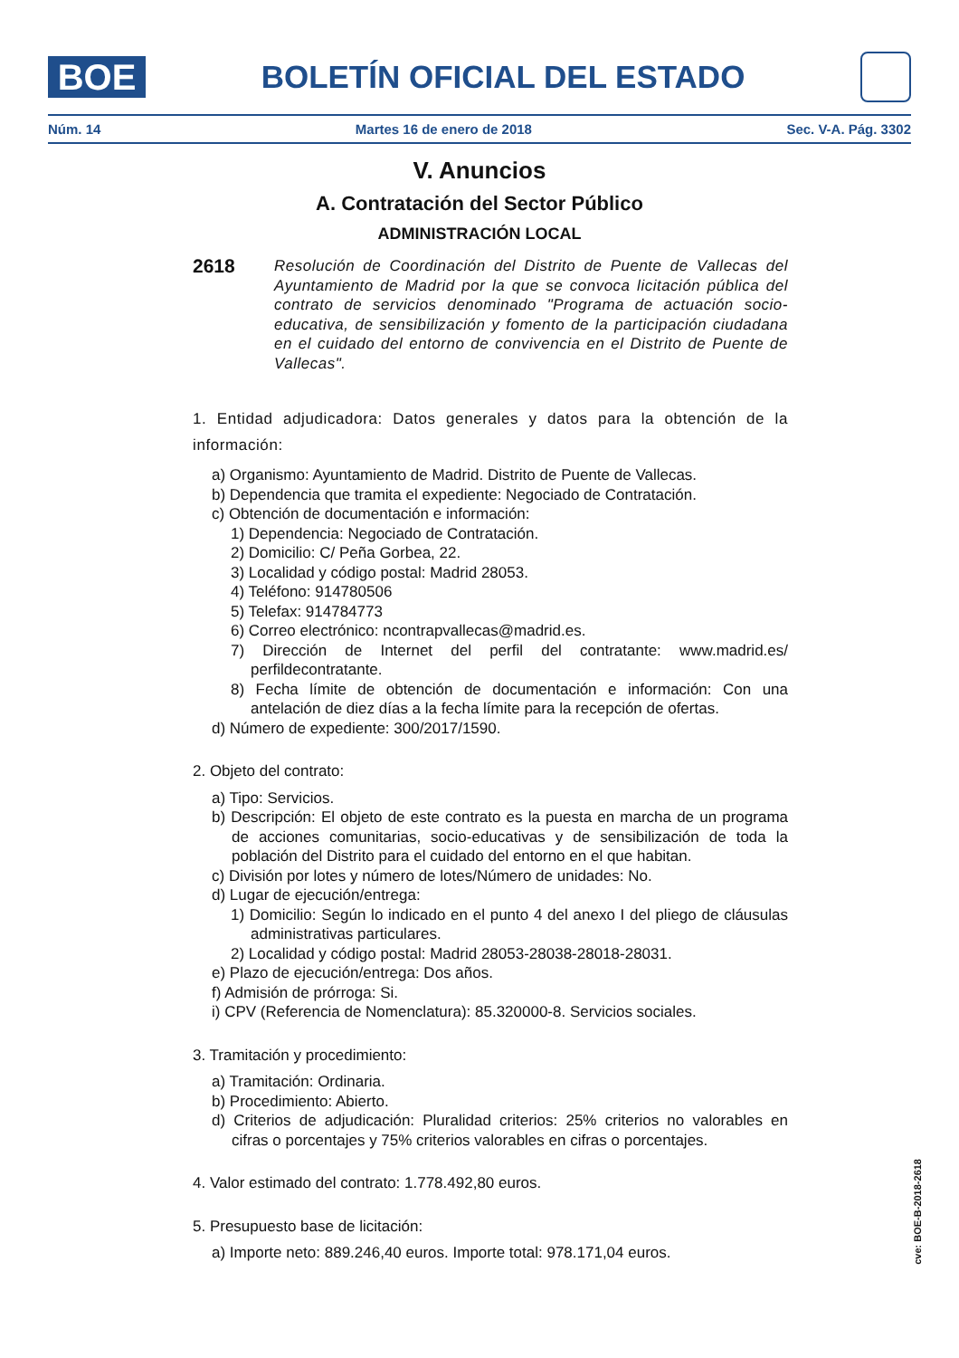BOE
BOLETÍN OFICIAL DEL ESTADO
Núm. 14 Martes 16 de enero de 2018 Sec. V-A. Pág. 3302
V. Anuncios
A. Contratación del Sector Público
ADMINISTRACIÓN LOCAL
2618
Resolución de Coordinación del Distrito de Puente de Vallecas del Ayuntamiento de Madrid por la que se convoca licitación pública del contrato de servicios denominado "Programa de actuación socio-educativa, de sensibilización y fomento de la participación ciudadana en el cuidado del entorno de convivencia en el Distrito de Puente de Vallecas".
1. Entidad adjudicadora: Datos generales y datos para la obtención de la información:
a) Organismo: Ayuntamiento de Madrid. Distrito de Puente de Vallecas.
b) Dependencia que tramita el expediente: Negociado de Contratación.
c) Obtención de documentación e información:
1) Dependencia: Negociado de Contratación.
2) Domicilio: C/ Peña Gorbea, 22.
3) Localidad y código postal: Madrid 28053.
4) Teléfono: 914780506
5) Telefax: 914784773
6) Correo electrónico: ncontrapvallecas@madrid.es.
7) Dirección de Internet del perfil del contratante: www.madrid.es/ perfildecontratante.
8) Fecha límite de obtención de documentación e información: Con una antelación de diez días a la fecha límite para la recepción de ofertas.
d) Número de expediente: 300/2017/1590.
2. Objeto del contrato:
a) Tipo: Servicios.
b) Descripción: El objeto de este contrato es la puesta en marcha de un programa de acciones comunitarias, socio-educativas y de sensibilización de toda la población del Distrito para el cuidado del entorno en el que habitan.
c) División por lotes y número de lotes/Número de unidades: No.
d) Lugar de ejecución/entrega:
1) Domicilio: Según lo indicado en el punto 4 del anexo I del pliego de cláusulas administrativas particulares.
2) Localidad y código postal: Madrid 28053-28038-28018-28031.
e) Plazo de ejecución/entrega: Dos años.
f) Admisión de prórroga: Si.
i) CPV (Referencia de Nomenclatura): 85.320000-8. Servicios sociales.
3. Tramitación y procedimiento:
a) Tramitación: Ordinaria.
b) Procedimiento: Abierto.
d) Criterios de adjudicación: Pluralidad criterios: 25% criterios no valorables en cifras o porcentajes y 75% criterios valorables en cifras o porcentajes.
4. Valor estimado del contrato: 1.778.492,80 euros.
5. Presupuesto base de licitación:
a) Importe neto: 889.246,40 euros. Importe total: 978.171,04 euros.
cve: BOE-B-2018-2618